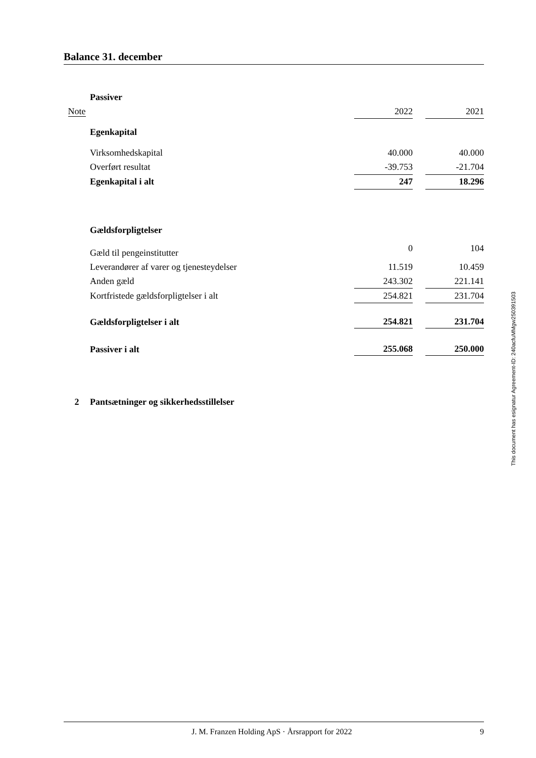Balance 31. december
| | Passiver | | | |
| Note | | 2022 | | 2021 |
| | Egenkapital | | | |
| | Virksomhedskapital | 40.000 | | 40.000 |
| | Overført resultat | -39.753 | | -21.704 |
| | Egenkapital i alt | 247 | | 18.296 |
| | Gældsforpligtelser | | | |
| | Gæld til pengeinstitutter | 0 | | 104 |
| | Leverandører af varer og tjenesteydelser | 11.519 | | 10.459 |
| | Anden gæld | 243.302 | | 221.141 |
| | Kortfristede gældsforpligtelser i alt | 254.821 | | 231.704 |
| | Gældsforpligtelser i alt | 254.821 | | 231.704 |
| | Passiver i alt | 255.068 | | 250.000 |
| 2 | Pantsætninger og sikkerhedsstillelser | | | |
This document has esignatur Agreement-ID: 240acfuMMgw250391503
J. M. Franzen Holding ApS · Årsrapport for 2022 9